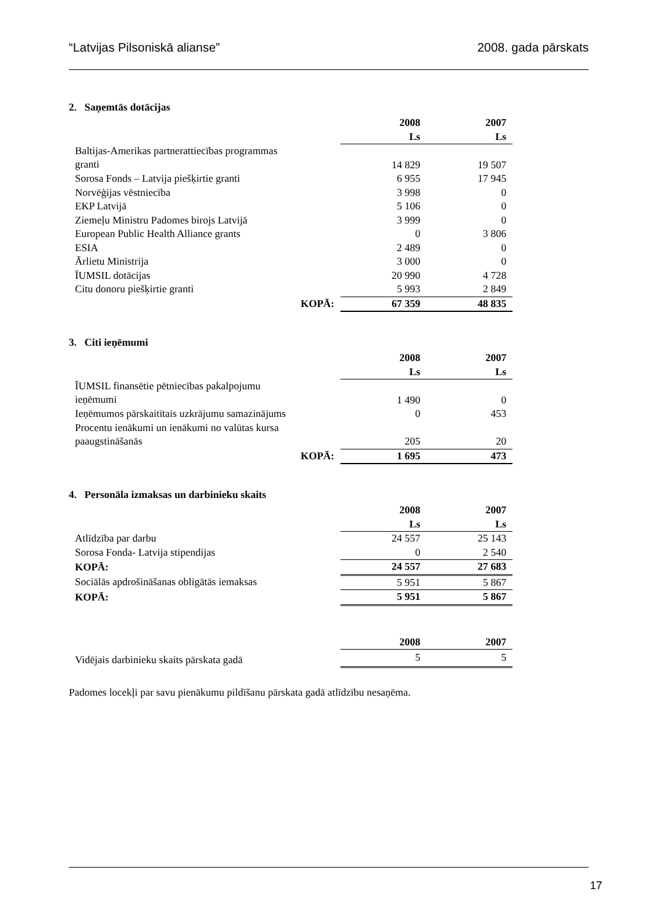“Latvijas Pilsoniskā alianse” 2008. gada pārskats
2. Saņemtās dotācijas
| | 2008 | 2007 |
| | Ls | Ls |
| Baltijas-Amerikas partnerattiecības programmas granti | 14 829 | 19 507 |
| Sorosa Fonds – Latvija piešķirtie granti | 6 955 | 17 945 |
| Norvēģijas vēstniecība | 3 998 | 0 |
| EKP Latvijā | 5 106 | 0 |
| Ziemeļu Ministru Padomes birojs Latvijā | 3 999 | 0 |
| European Public Health Alliance grants | 0 | 3 806 |
| ESIA | 2 489 | 0 |
| Ārlietu Ministrija | 3 000 | 0 |
| ĪUMSIL dotācijas | 20 990 | 4 728 |
| Citu donoru piešķirtie granti | 5 993 | 2 849 |
| KOPĀ: | 67 359 | 48 835 |
3. Citi ieņēmumi
| | 2008 | 2007 |
| | Ls | Ls |
| ĪUMSIL finansētie pētniecības pakalpojumu ieņēmumi | 1 490 | 0 |
| Ieņēmumos pārskaitītais uzkrājumu samazinājums | 0 | 453 |
| Procentu ienākumi un ienākumi no valūtas kursa paaugstināšanās | 205 | 20 |
| KOPĀ: | 1 695 | 473 |
4. Personāla izmaksas un darbinieku skaits
| | 2008 | 2007 |
| | Ls | Ls |
| Atlīdzība par darbu | 24 557 | 25 143 |
| Sorosa Fonda- Latvija stipendijas | 0 | 2 540 |
| KOPĀ: | 24 557 | 27 683 |
| Sociālās apdrošināšanas obligātās iemaksas | 5 951 | 5 867 |
| KOPĀ: | 5 951 | 5 867 |
| | 2008 | 2007 |
| Vidējais darbinieku skaits pārskata gadā | 5 | 5 |
Padomes locekļi par savu pienākumu pildīšanu pārskata gadā atlīdzību nesaņēma.
17